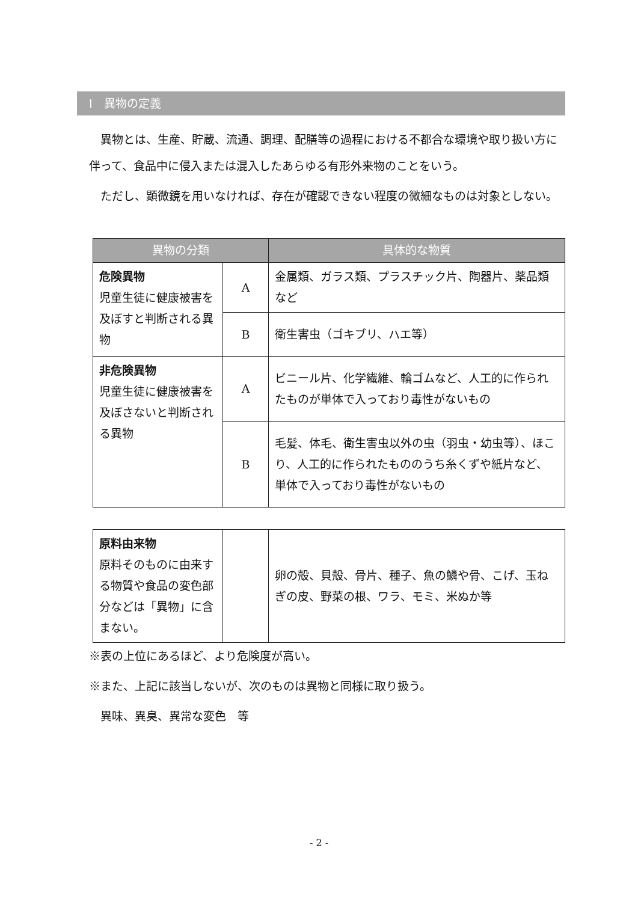Ⅰ　異物の定義
　異物とは、生産、貯蔵、流通、調理、配膳等の過程における不都合な環境や取り扱い方に伴って、食品中に侵入または混入したあらゆる有形外来物のことをいう。
　ただし、顕微鏡を用いなければ、存在が確認できない程度の微細なものは対象としない。
| 異物の分類 | | 具体的な物質 |
| --- | --- | --- |
| 危険異物 児童生徒に健康被害を及ぼすと判断される異物 | A | 金属類、ガラス類、プラスチック片、陶器片、薬品類など |
| | B | 衛生害虫（ゴキブリ、ハエ等） |
| 非危険異物 児童生徒に健康被害を及ぼさないと判断される異物 | A | ビニール片、化学繊維、輪ゴムなど、人工的に作られたものが単体で入っており毒性がないもの |
| | B | 毛髪、体毛、衛生害虫以外の虫（羽虫・幼虫等）、ほこり、人工的に作られたもののうち糸くずや紙片など、単体で入っており毒性がないもの |
| 原料由来物 原料そのものに由来する物質や食品の変色部分などは「異物」に含まない。 | | 卵の殻、貝殻、骨片、種子、魚の鱗や骨、こげ、玉ねぎの皮、野菜の根、ワラ、モミ、米ぬか等 |
※表の上位にあるほど、より危険度が高い。
※また、上記に該当しないが、次のものは異物と同様に取り扱う。
　異味、異臭、異常な変色　等
- 2 -